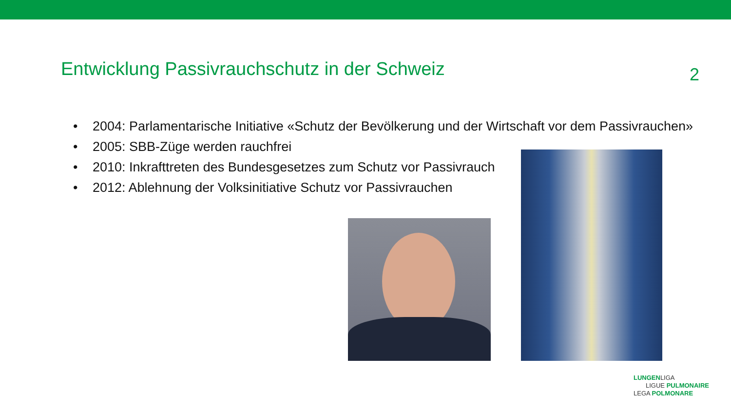Entwicklung Passivrauchschutz in der Schweiz
2
• 2004: Parlamentarische Initiative «Schutz der Bevölkerung und der Wirtschaft vor dem Passivrauchen»
• 2005: SBB-Züge werden rauchfrei
• 2010: Inkrafttreten des Bundesgesetzes zum Schutz vor Passivrauch
• 2012: Ablehnung der Volksinitiative Schutz vor Passivrauchen
LUNGENLIGA
LIGUE PULMONAIRE
LEGA POLMONARE